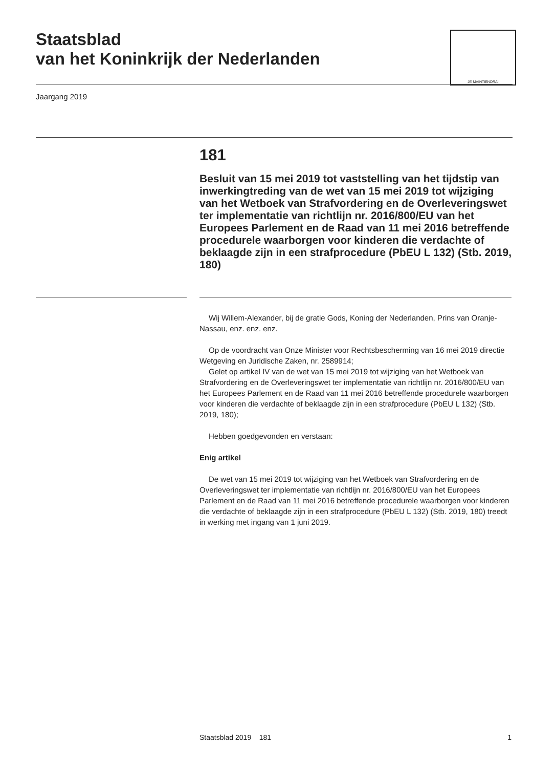Staatsblad
van het Koninkrijk der Nederlanden
JE MAINTIENDRAI
Jaargang 2019
181
Besluit van 15 mei 2019 tot vaststelling van het tijdstip van inwerkingtreding van de wet van 15 mei 2019 tot wijziging van het Wetboek van Strafvordering en de Overleveringswet ter implementatie van richtlijn nr. 2016/800/EU van het Europees Parlement en de Raad van 11 mei 2016 betreffende procedurele waarborgen voor kinderen die verdachte of beklaagde zijn in een strafprocedure (PbEU L 132) (Stb. 2019, 180)
Wij Willem-Alexander, bij de gratie Gods, Koning der Nederlanden, Prins van Oranje-Nassau, enz. enz. enz.
Op de voordracht van Onze Minister voor Rechtsbescherming van 16 mei 2019 directie Wetgeving en Juridische Zaken, nr. 2589914;
Gelet op artikel IV van de wet van 15 mei 2019 tot wijziging van het Wetboek van Strafvordering en de Overleveringswet ter implementatie van richtlijn nr. 2016/800/EU van het Europees Parlement en de Raad van 11 mei 2016 betreffende procedurele waarborgen voor kinderen die verdachte of beklaagde zijn in een strafprocedure (PbEU L 132) (Stb. 2019, 180);
Hebben goedgevonden en verstaan:
Enig artikel
De wet van 15 mei 2019 tot wijziging van het Wetboek van Strafvordering en de Overleveringswet ter implementatie van richtlijn nr. 2016/800/EU van het Europees Parlement en de Raad van 11 mei 2016 betreffende procedurele waarborgen voor kinderen die verdachte of beklaagde zijn in een strafprocedure (PbEU L 132) (Stb. 2019, 180) treedt in werking met ingang van 1 juni 2019.
Staatsblad 2019 181 1